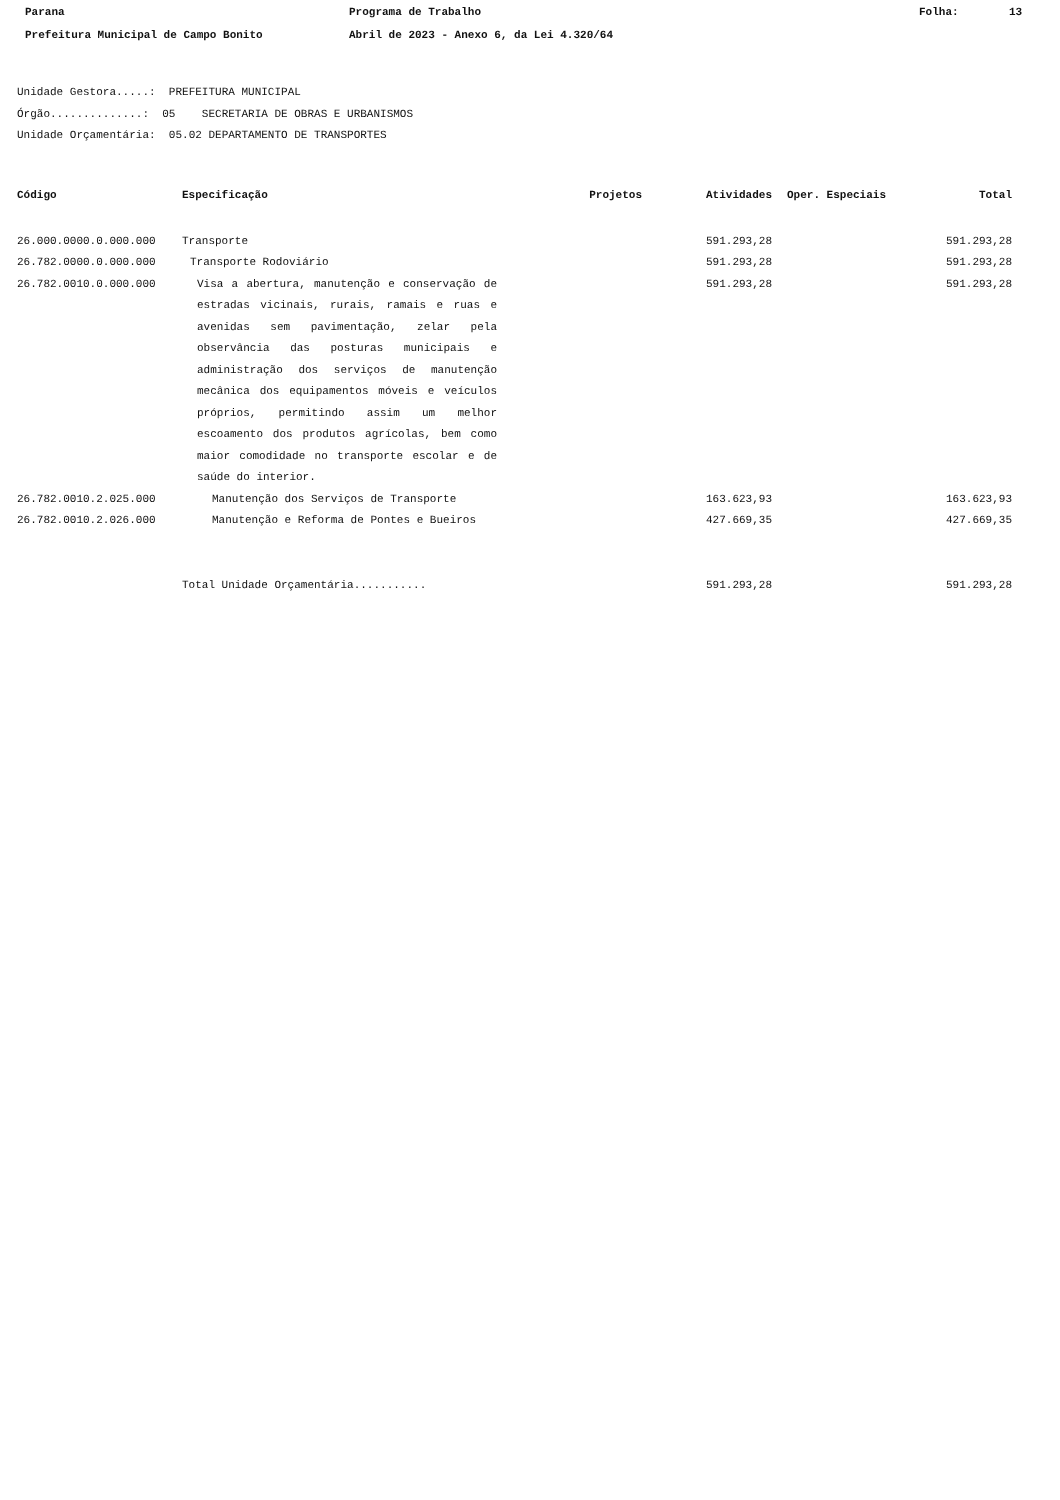Parana Programa de Trabalho Folha: 13
Prefeitura Municipal de Campo Bonito Abril de 2023 - Anexo 6, da Lei 4.320/64
Unidade Gestora.....: PREFEITURA MUNICIPAL
Órgão..............: 05 SECRETARIA DE OBRAS E URBANISMOS
Unidade Orçamentária: 05.02 DEPARTAMENTO DE TRANSPORTES
| Código | Especificação | Projetos | Atividades | Oper. Especiais | Total |
| --- | --- | --- | --- | --- | --- |
| 26.000.0000.0.000.000 | Transporte | | 591.293,28 | | 591.293,28 |
| 26.782.0000.0.000.000 | Transporte Rodoviário | | 591.293,28 | | 591.293,28 |
| 26.782.0010.0.000.000 | Visa a abertura, manutenção e conservação de estradas vicinais, rurais, ramais e ruas e avenidas sem pavimentação, zelar pela observância das posturas municipais e administração dos serviços de manutenção mecânica dos equipamentos móveis e veículos próprios, permitindo assim um melhor escoamento dos produtos agrícolas, bem como maior comodidade no transporte escolar e de saúde do interior. | | 591.293,28 | | 591.293,28 |
| 26.782.0010.2.025.000 | Manutenção dos Serviços de Transporte | | 163.623,93 | | 163.623,93 |
| 26.782.0010.2.026.000 | Manutenção e Reforma de Pontes e Bueiros | | 427.669,35 | | 427.669,35 |
| | Total Unidade Orçamentária........... | | 591.293,28 | | 591.293,28 |